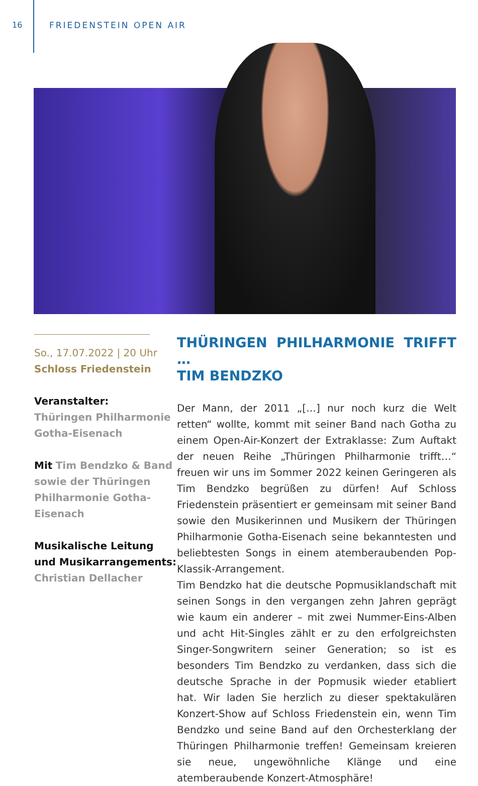16 FRIEDENSTEIN OPEN AIR
So., 17.07.2022 | 20 Uhr
Schloss Friedenstein
Veranstalter:
Thüringen Philharmonie Gotha-Eisenach
Mit Tim Bendzko & Band sowie der Thüringen Philharmonie Gotha-Eisenach
Musikalische Leitung und Musikarrangements:
Christian Dellacher
THÜRINGEN PHILHARMONIE TRIFFT …
TIM BENDZKO
Der Mann, der 2011 „[…] nur noch kurz die Welt retten“ wollte, kommt mit seiner Band nach Gotha zu einem Open-Air-Konzert der Extraklasse: Zum Auftakt der neuen Reihe „Thüringen Philharmonie trifft…“ freuen wir uns im Sommer 2022 keinen Geringeren als Tim Bendzko begrüßen zu dürfen! Auf Schloss Friedenstein präsentiert er gemeinsam mit seiner Band sowie den Musikerinnen und Musikern der Thüringen Philharmonie Gotha-Eisenach seine bekanntesten und beliebtesten Songs in einem atemberaubenden Pop-Klassik-Arrangement.
Tim Bendzko hat die deutsche Popmusiklandschaft mit seinen Songs in den vergangen zehn Jahren geprägt wie kaum ein anderer – mit zwei Nummer-Eins-Alben und acht Hit-Singles zählt er zu den erfolgreichsten Singer-Songwritern seiner Generation; so ist es besonders Tim Bendzko zu verdanken, dass sich die deutsche Sprache in der Popmusik wieder etabliert hat. Wir laden Sie herzlich zu dieser spektakulären Konzert-Show auf Schloss Friedenstein ein, wenn Tim Bendzko und seine Band auf den Orchesterklang der Thüringen Philharmonie treffen! Gemeinsam kreieren sie neue, ungewöhnliche Klänge und eine atemberaubende Konzert-Atmosphäre!